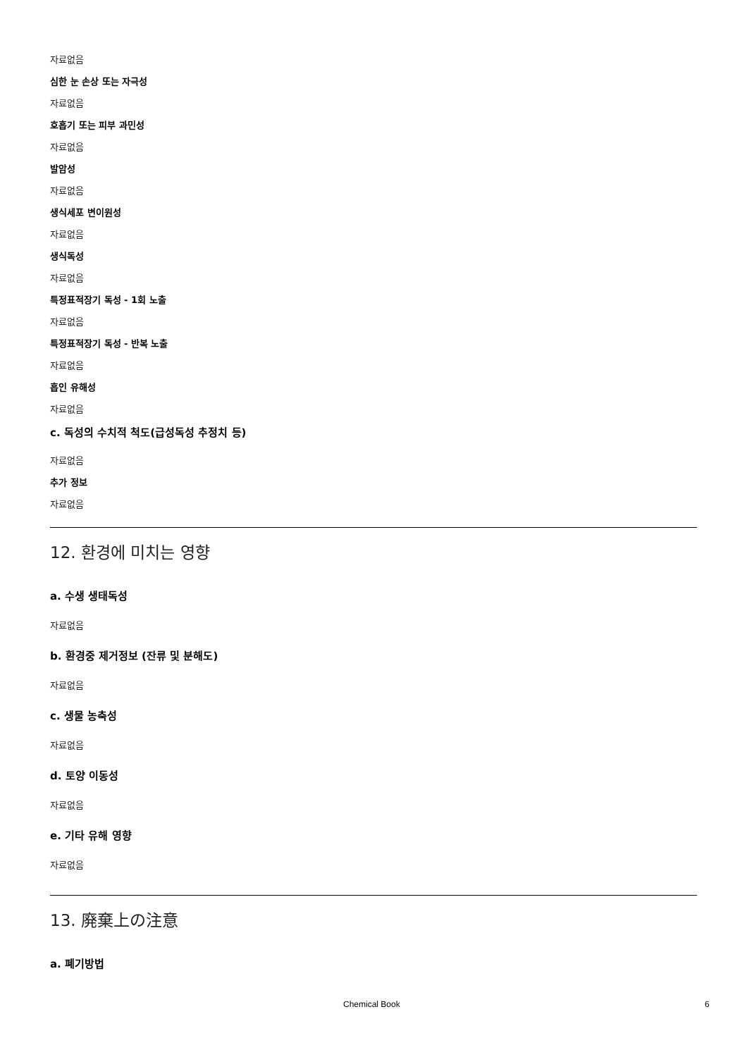자료없음
심한 눈 손상 또는 자극성
자료없음
호흡기 또는 피부 과민성
자료없음
발암성
자료없음
생식세포 변이원성
자료없음
생식독성
자료없음
특정표적장기 독성 - 1회 노출
자료없음
특정표적장기 독성 - 반복 노출
자료없음
흡인 유해성
자료없음
c. 독성의 수치적 척도(급성독성 추정치 등)
자료없음
추가 정보
자료없음
12. 환경에 미치는 영향
a. 수생 생태독성
자료없음
b. 환경중 제거정보 (잔류 및 분해도)
자료없음
c. 생물 농축성
자료없음
d. 토양 이동성
자료없음
e. 기타 유해 영향
자료없음
13. 廃棄上の注意
a. 폐기방법
Chemical Book 6